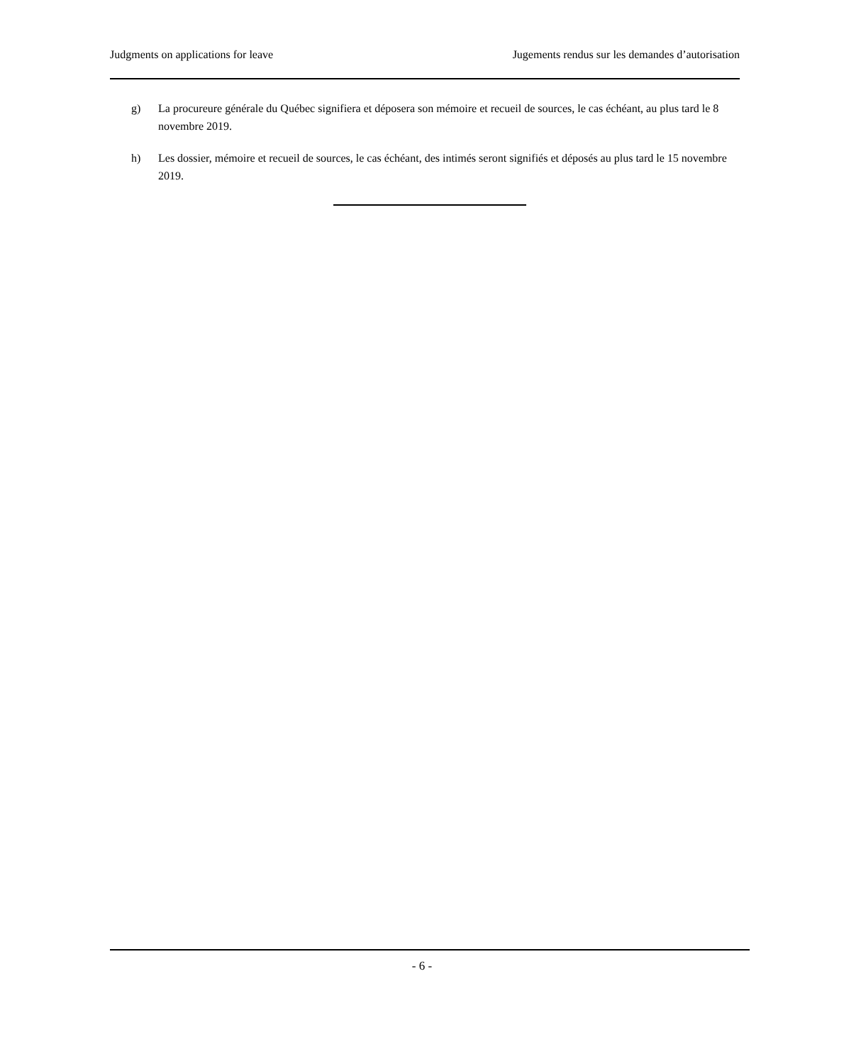Judgments on applications for leave Jugements rendus sur les demandes d’autorisation
g) La procureure générale du Québec signifiera et déposera son mémoire et recueil de sources, le cas échéant, au plus tard le 8 novembre 2019.
h) Les dossier, mémoire et recueil de sources, le cas échéant, des intimés seront signifiés et déposés au plus tard le 15 novembre 2019.
- 6 -